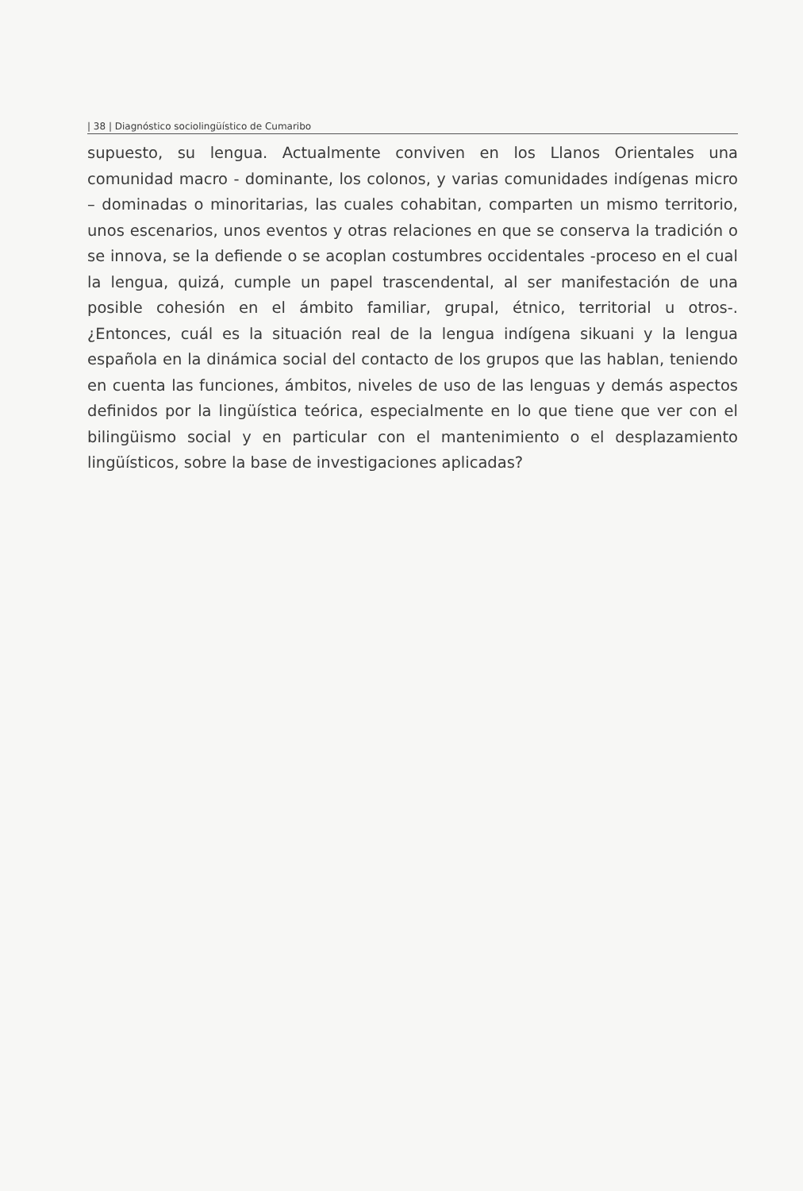| 38 | Diagnóstico sociolingüístico de Cumaribo
supuesto, su lengua. Actualmente conviven en los Llanos Orientales una comunidad macro - dominante, los colonos, y varias comunidades indíge­nas micro – dominadas o minoritarias, las cuales cohabitan, comparten un mismo territorio, unos escenarios, unos eventos y otras relaciones en que se conserva la tradición o se innova, se la defiende o se acoplan costum­bres occidentales -proceso en el cual la lengua, quizá, cumple un papel trascendental, al ser manifestación de una posible cohesión en el ámbito familiar, grupal, étnico, territorial u otros-. ¿Entonces, cuál es la situación real de la lengua indígena sikuani y la lengua española en la dinámica social del contacto de los grupos que las hablan, teniendo en cuenta las funcio­nes, ámbitos, niveles de uso de las lenguas y demás aspectos definidos por la lingüística teórica, especialmente en lo que tiene que ver con el bilin­güismo social y en particular con el mantenimiento o el desplazamiento lingüísticos, sobre la base de investigaciones aplicadas?